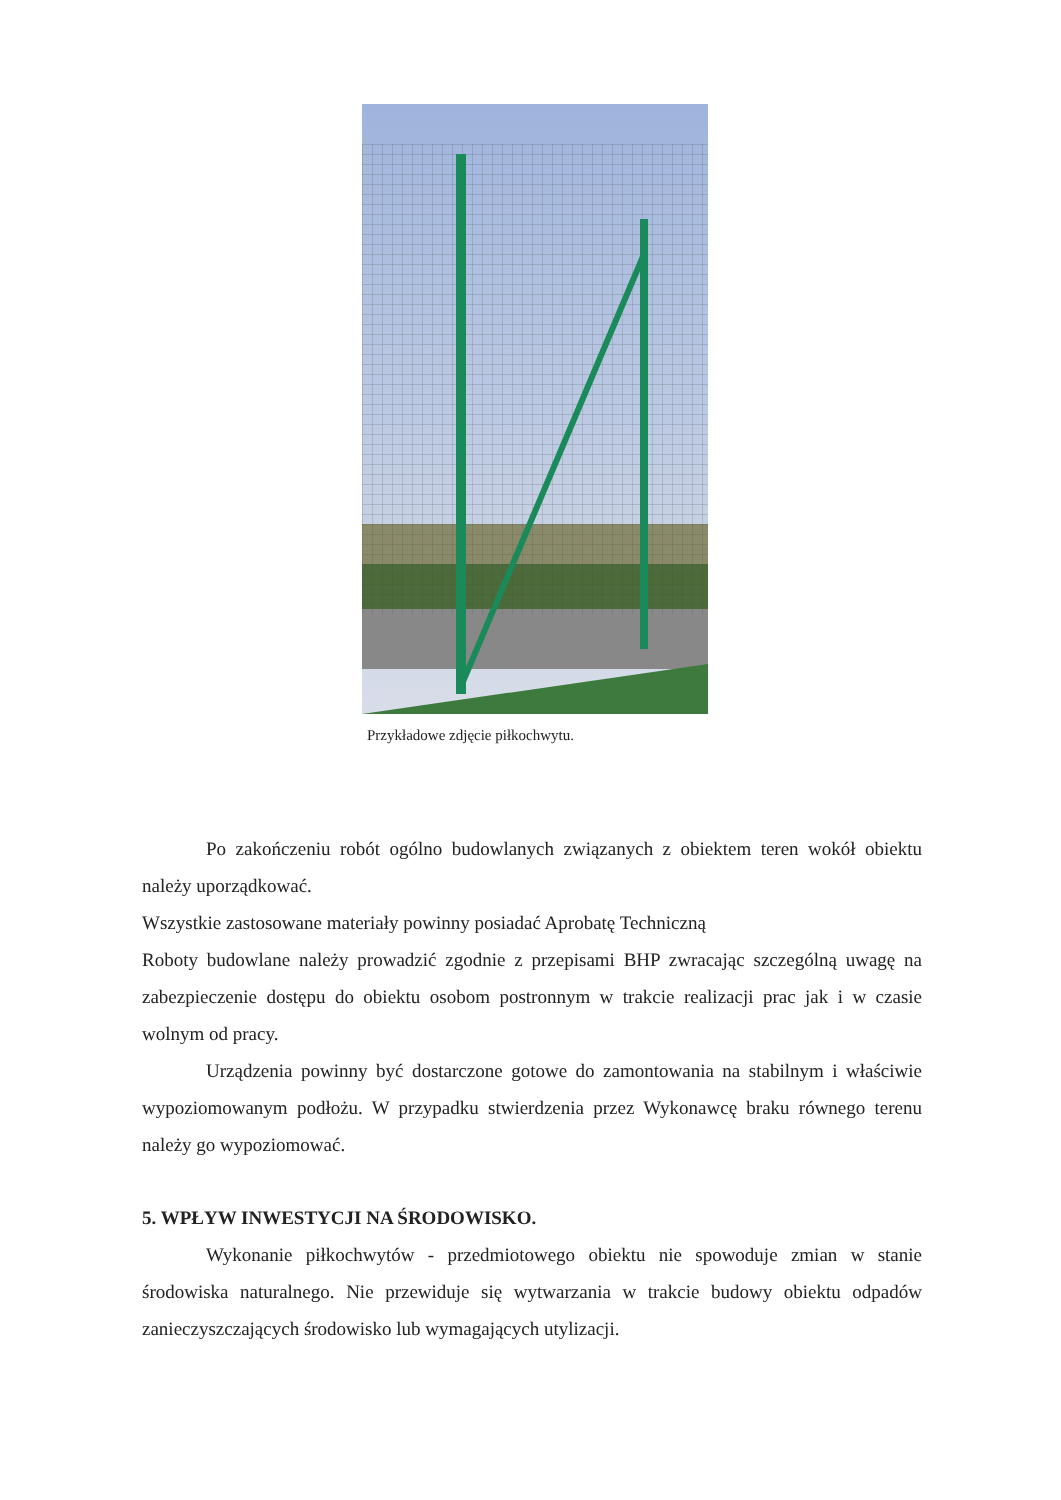Przykładowe zdjęcie piłkochwytu.
Po zakończeniu robót ogólno budowlanych związanych z obiektem teren wokół obiektu należy uporządkować.
Wszystkie zastosowane materiały powinny posiadać Aprobatę Techniczną
Roboty budowlane należy prowadzić zgodnie z przepisami BHP zwracając szczególną uwagę na zabezpieczenie dostępu do obiektu osobom postronnym w trakcie realizacji prac jak i w czasie wolnym od pracy.
Urządzenia powinny być dostarczone gotowe do zamontowania na stabilnym i właściwie wypoziomowanym podłożu. W przypadku stwierdzenia przez Wykonawcę braku równego terenu należy go wypoziomować.
5. WPŁYW INWESTYCJI NA ŚRODOWISKO.
Wykonanie piłkochwytów - przedmiotowego obiektu nie spowoduje zmian w stanie środowiska naturalnego. Nie przewiduje się wytwarzania w trakcie budowy obiektu odpadów zanieczyszczających środowisko lub wymagających utylizacji.